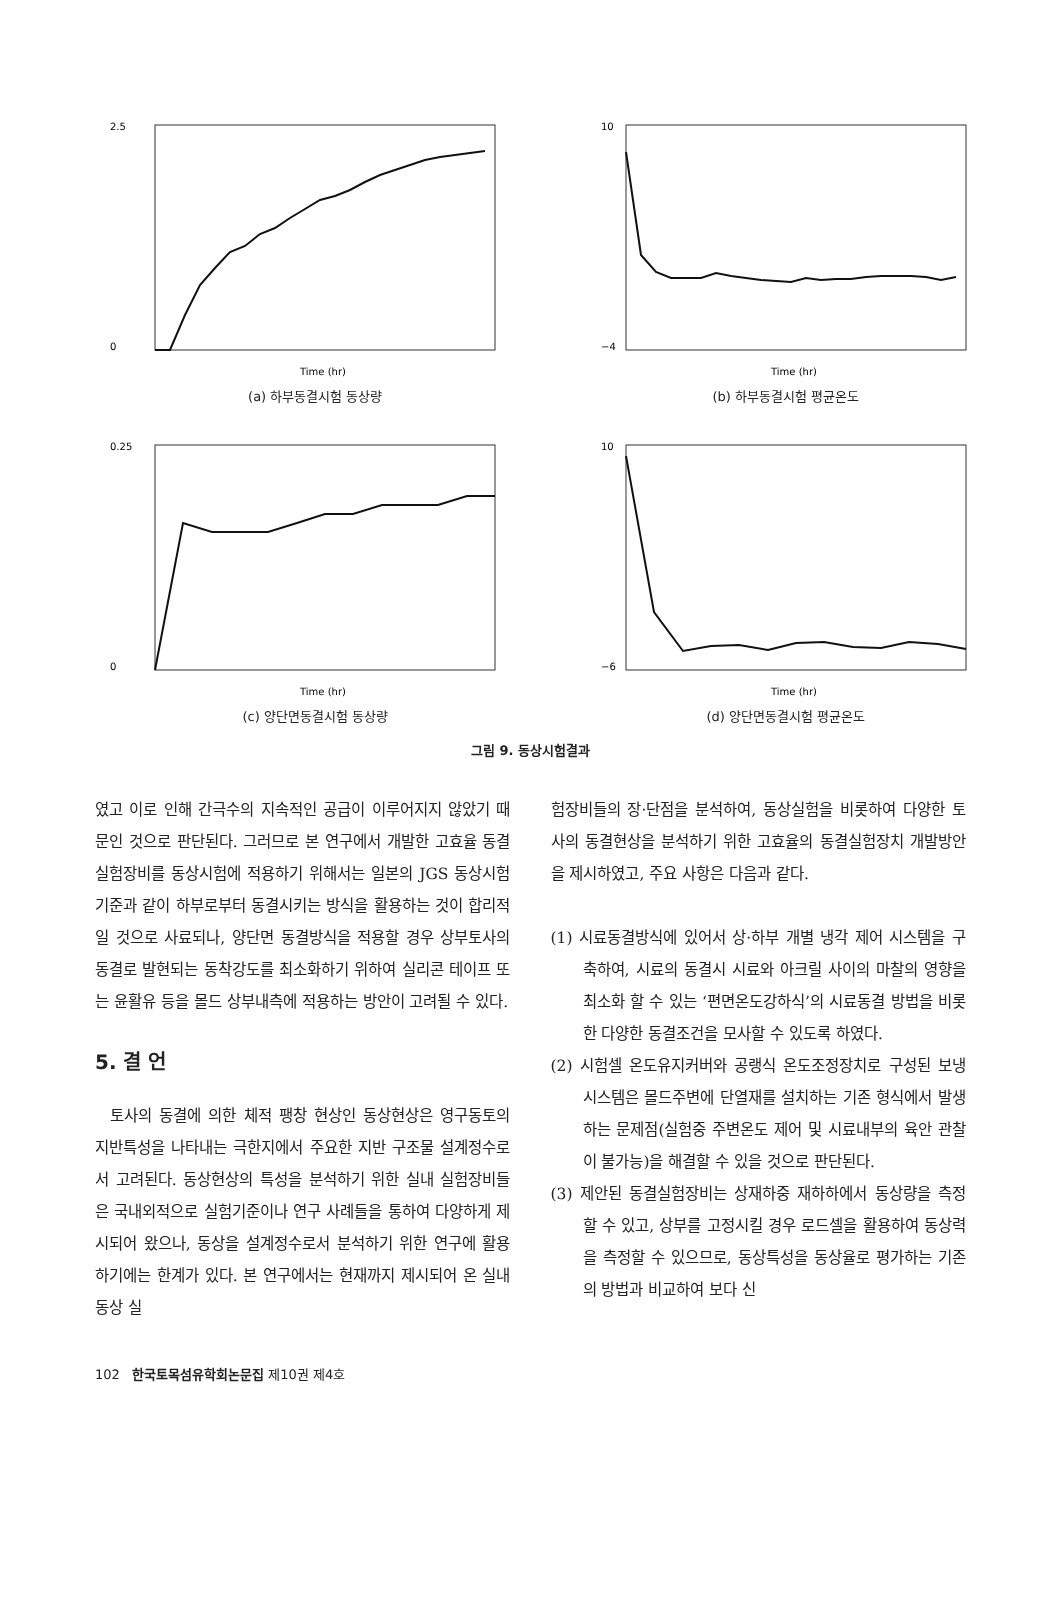2.5
0
Time (hr)
(a) 하부동결시험 동상량
10
−4
Time (hr)
(b) 하부동결시험 평균온도
0.25
0
Time (hr)
(c) 양단면동결시험 동상량
10
−6
Time (hr)
(d) 양단면동결시험 평균온도
그림 9. 동상시험결과
였고 이로 인해 간극수의 지속적인 공급이 이루어지지 않았기 때문인 것으로 판단된다. 그러므로 본 연구에서 개발한 고효율 동결실험장비를 동상시험에 적용하기 위해서는 일본의 JGS 동상시험기준과 같이 하부로부터 동결시키는 방식을 활용하는 것이 합리적일 것으로 사료되나, 양단면 동결방식을 적용할 경우 상부토사의 동결로 발현되는 동착강도를 최소화하기 위하여 실리콘 테이프 또는 윤활유 등을 몰드 상부내측에 적용하는 방안이 고려될 수 있다.
5. 결 언
토사의 동결에 의한 체적 팽창 현상인 동상현상은 영구동토의 지반특성을 나타내는 극한지에서 주요한 지반 구조물 설계정수로서 고려된다. 동상현상의 특성을 분석하기 위한 실내 실험장비들은 국내외적으로 실험기준이나 연구 사례들을 통하여 다양하게 제시되어 왔으나, 동상을 설계정수로서 분석하기 위한 연구에 활용하기에는 한계가 있다. 본 연구에서는 현재까지 제시되어 온 실내 동상 실
험장비들의 장·단점을 분석하여, 동상실험을 비롯하여 다양한 토사의 동결현상을 분석하기 위한 고효율의 동결실험장치 개발방안을 제시하였고, 주요 사항은 다음과 같다.
(1) 시료동결방식에 있어서 상·하부 개별 냉각 제어 시스템을 구축하여, 시료의 동결시 시료와 아크릴 사이의 마찰의 영향을 최소화 할 수 있는 ‘편면온도강하식’의 시료동결 방법을 비롯한 다양한 동결조건을 모사할 수 있도록 하였다.
(2) 시험셀 온도유지커버와 공랭식 온도조정장치로 구성된 보냉시스템은 몰드주변에 단열재를 설치하는 기존 형식에서 발생하는 문제점(실험중 주변온도 제어 및 시료내부의 육안 관찰이 불가능)을 해결할 수 있을 것으로 판단된다.
(3) 제안된 동결실험장비는 상재하중 재하하에서 동상량을 측정할 수 있고, 상부를 고정시킬 경우 로드셀을 활용하여 동상력을 측정할 수 있으므로, 동상특성을 동상율로 평가하는 기존의 방법과 비교하여 보다 신
102 한국토목섬유학회논문집 제10권 제4호